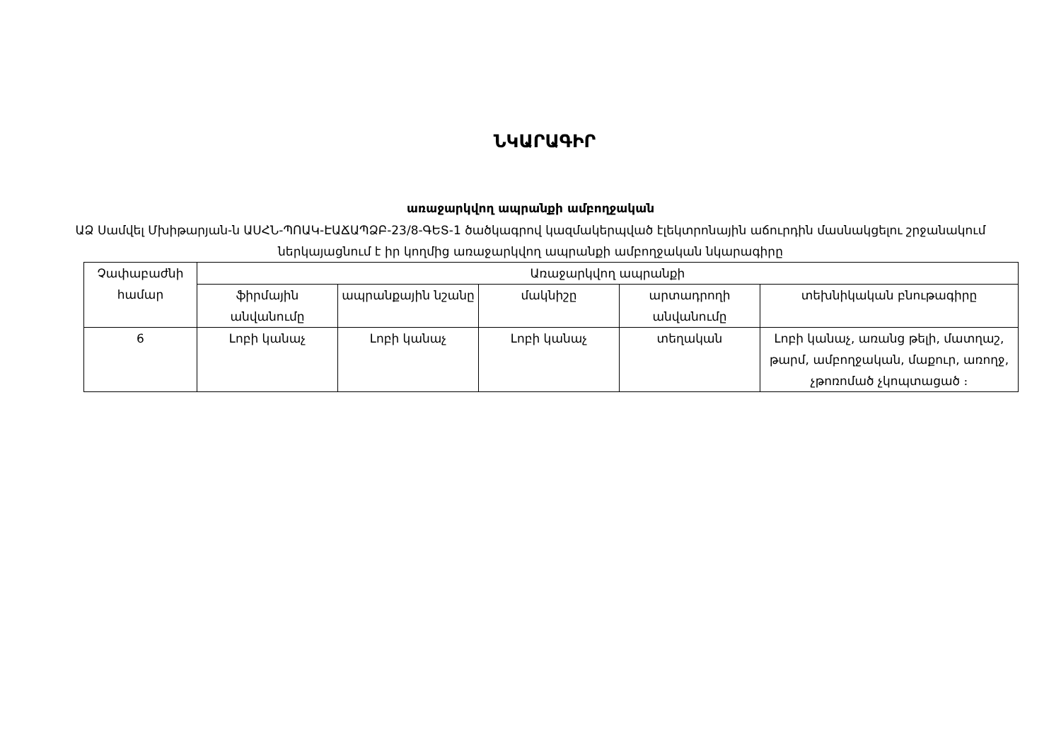ՆԿԱՐԱԳԻՐ
առաջարկվող ապրանքի ամբողջական
ԱՁ Սամվել Մխիթարյան-ն ԱՍՀՆ-ՊՈԱԿ-ԷԱՃԱՊՁԲ-23/8-ԳԵՏ-1 ծածկագրով կազմակերպված էլեկտրոնային աճուրդին մասնակցելու շրջանակում ներկայացնում է իր կողմից առաջարկվող ապրանքի ամբողջական նկարագիրը
| Չափաբաժնի համար | Առաջարկվող ապրանքի | | | | |
| --- | --- | --- | --- | --- | --- |
| | ֆիրմային անվանումը | ապրանքային նշանը | մակնիշը | արտադրողի անվանումը | տեխնիկական բնութագիրը |
| 6 | Լոբի կանաչ | Լոբի կանաչ | Լոբի կանաչ | տեղական | Լոբի կանաչ, առանց թելի, մատղաշ, թարմ, ամբողջական, մաքուր, առողջ, չթոռոմած չկոպտացած ։ |